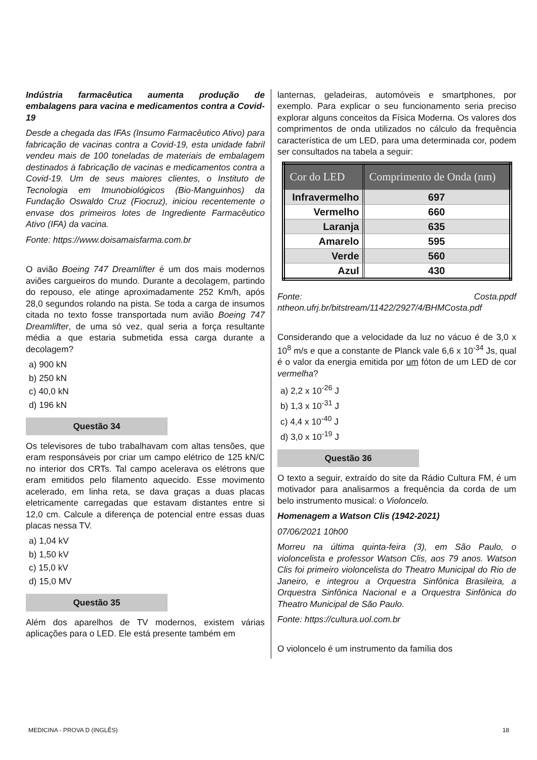Indústria farmacêutica aumenta produção de embalagens para vacina e medicamentos contra a Covid-19
Desde a chegada das IFAs (Insumo Farmacêutico Ativo) para fabricação de vacinas contra a Covid-19, esta unidade fabril vendeu mais de 100 toneladas de materiais de embalagem destinados à fabricação de vacinas e medicamentos contra a Covid-19. Um de seus maiores clientes, o Instituto de Tecnologia em Imunobiológicos (Bio-Manguinhos) da Fundação Oswaldo Cruz (Fiocruz), iniciou recentemente o envase dos primeiros lotes de Ingrediente Farmacêutico Ativo (IFA) da vacina.
Fonte: https://www.doisamaisfarma.com.br
O avião Boeing 747 Dreamlifter é um dos mais modernos aviões cargueiros do mundo. Durante a decolagem, partindo do repouso, ele atinge aproximadamente 252 Km/h, após 28,0 segundos rolando na pista. Se toda a carga de insumos citada no texto fosse transportada num avião Boeing 747 Dreamlifter, de uma só vez, qual seria a força resultante média a que estaria submetida essa carga durante a decolagem?
a) 900 kN
b) 250 kN
c) 40,0 kN
d) 196 kN
Questão 34
Os televisores de tubo trabalhavam com altas tensões, que eram responsáveis por criar um campo elétrico de 125 kN/C no interior dos CRTs. Tal campo acelerava os elétrons que eram emitidos pelo filamento aquecido. Esse movimento acelerado, em linha reta, se dava graças a duas placas eletricamente carregadas que estavam distantes entre si 12,0 cm. Calcule a diferença de potencial entre essas duas placas nessa TV.
a) 1,04 kV
b) 1,50 kV
c) 15,0 kV
d) 15,0 MV
Questão 35
Além dos aparelhos de TV modernos, existem várias aplicações para o LED. Ele está presente também em
lanternas, geladeiras, automóveis e smartphones, por exemplo. Para explicar o seu funcionamento seria preciso explorar alguns conceitos da Física Moderna. Os valores dos comprimentos de onda utilizados no cálculo da frequência característica de um LED, para uma determinada cor, podem ser consultados na tabela a seguir:
| Cor do LED | Comprimento de Onda (nm) |
| --- | --- |
| Infravermelho | 697 |
| Vermelho | 660 |
| Laranja | 635 |
| Amarelo | 595 |
| Verde | 560 |
| Azul | 430 |
Fonte: Costa.ppdf ntheon.ufrj.br/bitstream/11422/2927/4/BHMCosta.pdf
Considerando que a velocidade da luz no vácuo é de 3,0 x 10<sup>8</sup> m/s e que a constante de Planck vale 6,6 x 10<sup>-34</sup> Js, qual é o valor da energia emitida por um fóton de um LED de cor vermelha?
a) 2,2 x 10<sup>-26</sup> J
b) 1,3 x 10<sup>-31</sup> J
c) 4,4 x 10<sup>-40</sup> J
d) 3,0 x 10<sup>-19</sup> J
Questão 36
O texto a seguir, extraído do site da Rádio Cultura FM, é um motivador para analisarmos a frequência da corda de um belo instrumento musical: o Violoncelo.
Homenagem a Watson Clis (1942-2021)
07/06/2021 10h00
Morreu na última quinta-feira (3), em São Paulo, o violoncelista e professor Watson Clis, aos 79 anos. Watson Clis foi primeiro violoncelista do Theatro Municipal do Rio de Janeiro, e integrou a Orquestra Sinfônica Brasileira, a Orquestra Sinfônica Nacional e a Orquestra Sinfônica do Theatro Municipal de São Paulo.
Fonte: https://cultura.uol.com.br
O violoncelo é um instrumento da família dos
MEDICINA - PROVA D (INGLÊS) 18